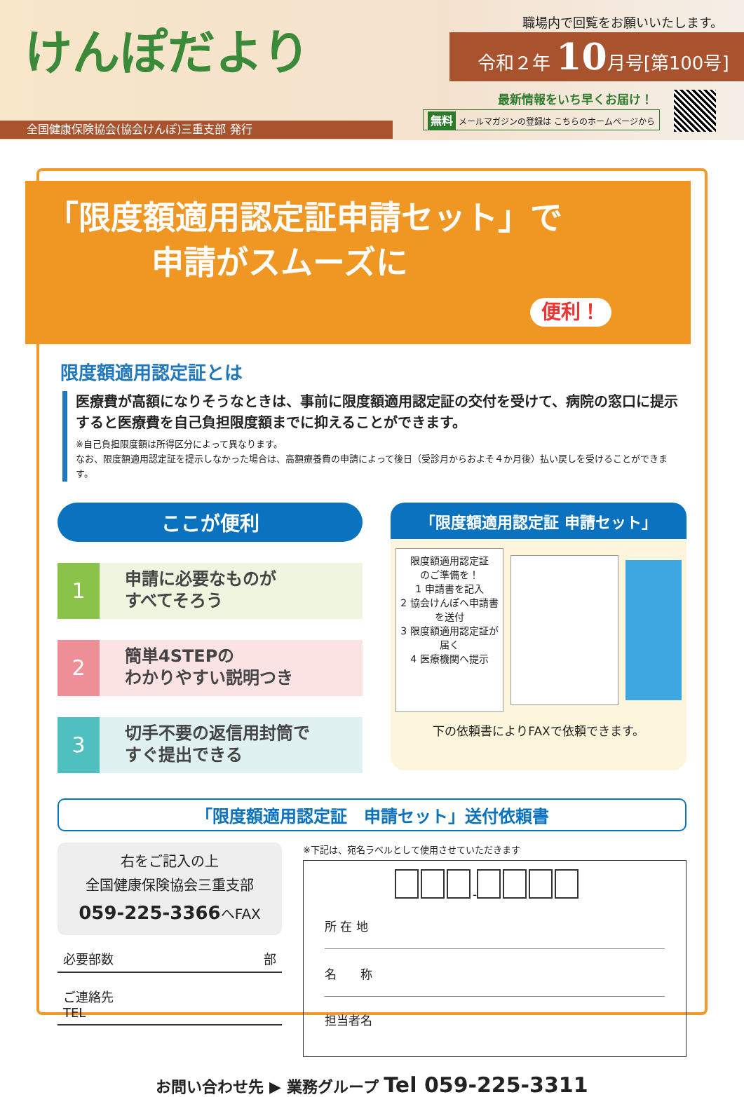けんぽだより 職場内で回覧をお願いいたします。
令和２年 10月号[第100号]
最新情報をいち早くお届け！
無料 メールマガジンの登録は こちらのホームページから
全国健康保険協会(協会けんぽ)三重支部 発行
「限度額適用認定証申請セット」で
申請がスムーズに
便利！
限度額適用認定証とは
医療費が高額になりそうなときは、事前に限度額適用認定証の交付を受けて、病院の窓口に提示すると医療費を自己負担限度額までに抑えることができます。
※自己負担限度額は所得区分によって異なります。
なお、限度額適用認定証を提示しなかった場合は、高額療養費の申請によって後日（受診月からおよそ４か月後）払い戻しを受けることができます。
ここが便利
1
申請に必要なものが
すべてそろう
2
簡単4STEPの
わかりやすい説明つき
3
切手不要の返信用封筒で
すぐ提出できる
「限度額適用認定証 申請セット」
限度額適用認定証
のご準備を！
1 申請書を記入
2 協会けんぽへ申請書を送付
3 限度額適用認定証が届く
4 医療機関へ提示
下の依頼書によりFAXで依頼できます。
「限度額適用認定証　申請セット」送付依頼書
右をご記入の上
全国健康保険協会三重支部
059-225-3366へFAX
必要部数 部
ご連絡先
TEL
※下記は、宛名ラベルとして使用させていただきます
-
所 在 地
名　　称
担当者名
お問い合わせ先 ▶ 業務グループ Tel 059-225-3311